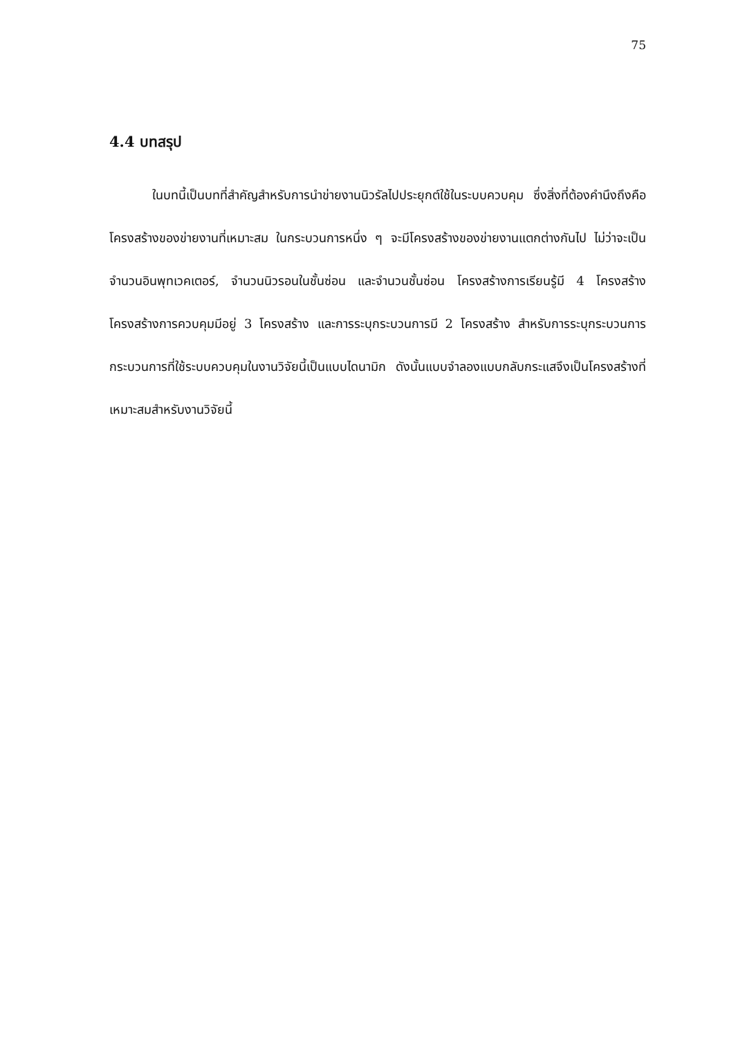75
4.4 บทสรุป
ในบทนี้เป็นบทที่สำคัญสำหรับการนำข่ายงานนิวรัลไปประยุกต์ใช้ในระบบควบคุม ซึ่งสิ่งที่ต้องคำนึงถึงคือโครงสร้างของข่ายงานที่เหมาะสม ในกระบวนการหนึ่ง ๆ จะมีโครงสร้างของข่ายงานแตกต่างกันไป ไม่ว่าจะเป็นจำนวนอินพุทเวคเตอร์, จำนวนนิวรอนในชั้นซ่อน และจำนวนชั้นซ่อน โครงสร้างการเรียนรู้มี 4 โครงสร้าง โครงสร้างการควบคุมมีอยู่ 3 โครงสร้าง และการระบุกระบวนการมี 2 โครงสร้าง สำหรับการระบุกระบวนการกระบวนการที่ใช้ระบบควบคุมในงานวิจัยนี้เป็นแบบไดนามิก ดังนั้นแบบจำลองแบบกลับกระแสจึงเป็นโครงสร้างที่เหมาะสมสำหรับงานวิจัยนี้